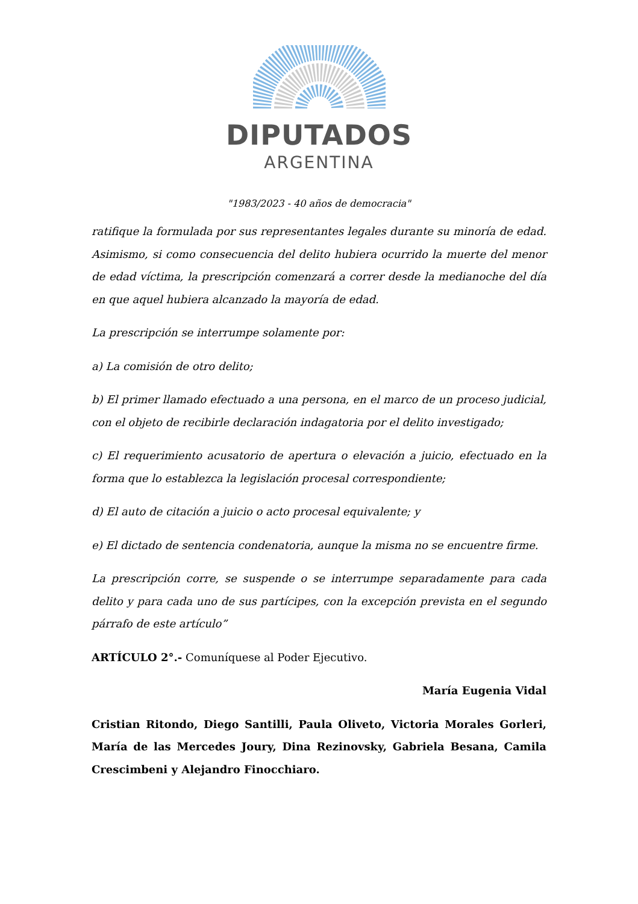DIPUTADOS
ARGENTINA
"1983/2023 - 40 años de democracia"
ratifique la formulada por sus representantes legales durante su minoría de edad. Asimismo, si como consecuencia del delito hubiera ocurrido la muerte del menor de edad víctima, la prescripción comenzará a correr desde la medianoche del día en que aquel hubiera alcanzado la mayoría de edad.
La prescripción se interrumpe solamente por:
a) La comisión de otro delito;
b) El primer llamado efectuado a una persona, en el marco de un proceso judicial, con el objeto de recibirle declaración indagatoria por el delito investigado;
c) El requerimiento acusatorio de apertura o elevación a juicio, efectuado en la forma que lo establezca la legislación procesal correspondiente;
d) El auto de citación a juicio o acto procesal equivalente; y
e) El dictado de sentencia condenatoria, aunque la misma no se encuentre firme.
La prescripción corre, se suspende o se interrumpe separadamente para cada delito y para cada uno de sus partícipes, con la excepción prevista en el segundo párrafo de este artículo”
ARTÍCULO 2°.- Comuníquese al Poder Ejecutivo.
María Eugenia Vidal
Cristian Ritondo, Diego Santilli, Paula Oliveto, Victoria Morales Gorleri, María de las Mercedes Joury, Dina Rezinovsky, Gabriela Besana, Camila Crescimbeni y Alejandro Finocchiaro.